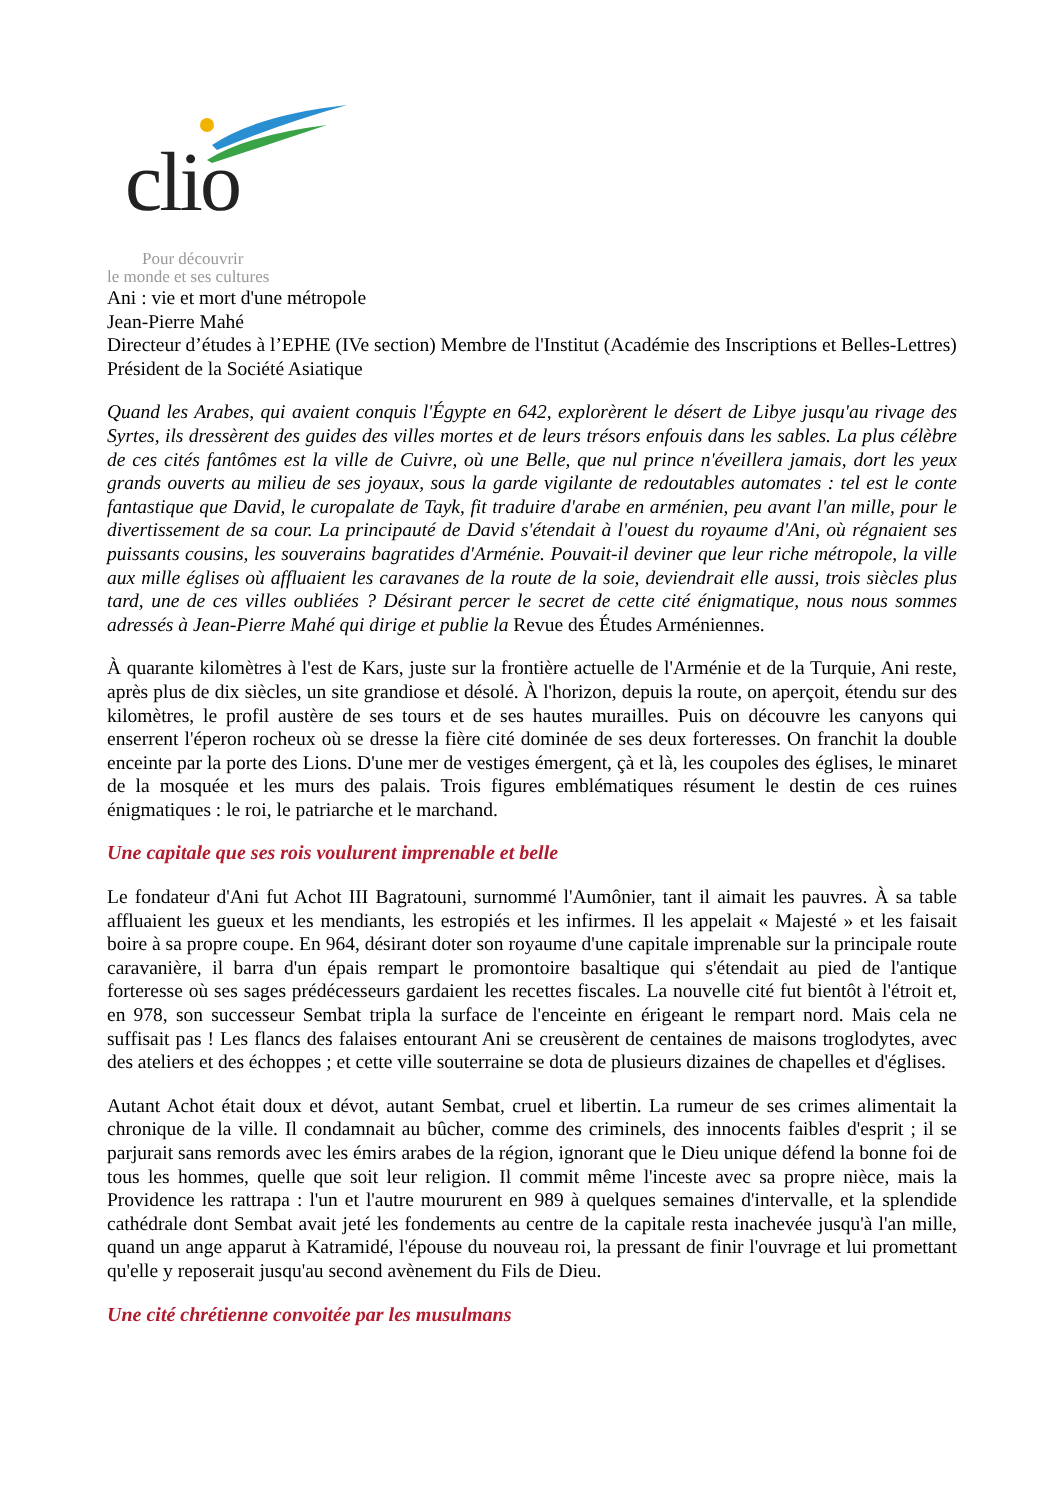clio
Pour découvrir
le monde et ses cultures
Ani : vie et mort d'une métropole
Jean-Pierre Mahé
Directeur d’études à l’EPHE (IVe section) Membre de l'Institut (Académie des Inscriptions et Belles-Lettres) Président de la Société Asiatique
Quand les Arabes, qui avaient conquis l'Égypte en 642, explorèrent le désert de Libye jusqu'au rivage des Syrtes, ils dressèrent des guides des villes mortes et de leurs trésors enfouis dans les sables. La plus célèbre de ces cités fantômes est la ville de Cuivre, où une Belle, que nul prince n'éveillera jamais, dort les yeux grands ouverts au milieu de ses joyaux, sous la garde vigilante de redoutables automates : tel est le conte fantastique que David, le curopalate de Tayk, fit traduire d'arabe en arménien, peu avant l'an mille, pour le divertissement de sa cour. La principauté de David s'étendait à l'ouest du royaume d'Ani, où régnaient ses puissants cousins, les souverains bagratides d'Arménie. Pouvait-il deviner que leur riche métropole, la ville aux mille églises où affluaient les caravanes de la route de la soie, deviendrait elle aussi, trois siècles plus tard, une de ces villes oubliées ? Désirant percer le secret de cette cité énigmatique, nous nous sommes adressés à Jean-Pierre Mahé qui dirige et publie la Revue des Études Arméniennes.
À quarante kilomètres à l'est de Kars, juste sur la frontière actuelle de l'Arménie et de la Turquie, Ani reste, après plus de dix siècles, un site grandiose et désolé. À l'horizon, depuis la route, on aperçoit, étendu sur des kilomètres, le profil austère de ses tours et de ses hautes murailles. Puis on découvre les canyons qui enserrent l'éperon rocheux où se dresse la fière cité dominée de ses deux forteresses. On franchit la double enceinte par la porte des Lions. D'une mer de vestiges émergent, çà et là, les coupoles des églises, le minaret de la mosquée et les murs des palais. Trois figures emblématiques résument le destin de ces ruines énigmatiques : le roi, le patriarche et le marchand.
Une capitale que ses rois voulurent imprenable et belle
Le fondateur d'Ani fut Achot III Bagratouni, surnommé l'Aumônier, tant il aimait les pauvres. À sa table affluaient les gueux et les mendiants, les estropiés et les infirmes. Il les appelait « Majesté » et les faisait boire à sa propre coupe. En 964, désirant doter son royaume d'une capitale imprenable sur la principale route caravanière, il barra d'un épais rempart le promontoire basaltique qui s'étendait au pied de l'antique forteresse où ses sages prédécesseurs gardaient les recettes fiscales. La nouvelle cité fut bientôt à l'étroit et, en 978, son successeur Sembat tripla la surface de l'enceinte en érigeant le rempart nord. Mais cela ne suffisait pas ! Les flancs des falaises entourant Ani se creusèrent de centaines de maisons troglodytes, avec des ateliers et des échoppes ; et cette ville souterraine se dota de plusieurs dizaines de chapelles et d'églises.
Autant Achot était doux et dévot, autant Sembat, cruel et libertin. La rumeur de ses crimes alimentait la chronique de la ville. Il condamnait au bûcher, comme des criminels, des innocents faibles d'esprit ; il se parjurait sans remords avec les émirs arabes de la région, ignorant que le Dieu unique défend la bonne foi de tous les hommes, quelle que soit leur religion. Il commit même l'inceste avec sa propre nièce, mais la Providence les rattrapa : l'un et l'autre moururent en 989 à quelques semaines d'intervalle, et la splendide cathédrale dont Sembat avait jeté les fondements au centre de la capitale resta inachevée jusqu'à l'an mille, quand un ange apparut à Katramidé, l'épouse du nouveau roi, la pressant de finir l'ouvrage et lui promettant qu'elle y reposerait jusqu'au second avènement du Fils de Dieu.
Une cité chrétienne convoitée par les musulmans